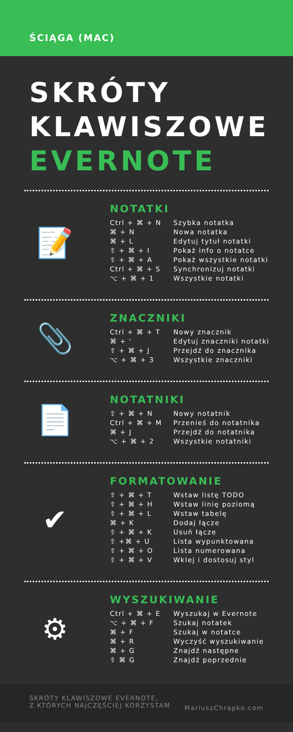ŚCIĄGA (MAC)
SKRÓTY
KLAWISZOWE
EVERNOTE
📝
NOTATKI
| Ctrl + ⌘ + N | Szybka notatka |
| ⌘ + N | Nowa notatka |
| ⌘ + L | Edytuj tytuł notatki |
| ⇧ + ⌘ + I | Pokaż info o notatce |
| ⇧ + ⌘ + A | Pokaż wszystkie notatki |
| Ctrl + ⌘ + S | Synchronizuj notatki |
| ⌥ + ⌘ + 1 | Wszystkie notatki |
📎
ZNACZNIKI
| Ctrl + ⌘ + T | Nowy znacznik |
| ⌘ + ' | Edytuj znaczniki notatki |
| ⇧ + ⌘ + J | Przejdź do znacznika |
| ⌥ + ⌘ + 3 | Wszystkie znaczniki |
📄
NOTATNIKI
| ⇧ + ⌘ + N | Nowy notatnik |
| Ctrl + ⌘ + M | Przenieś do notatnika |
| ⌘ + J | Przejdź do notatnika |
| ⌥ + ⌘ + 2 | Wszystkie notatniki |
✔
FORMATOWANIE
| ⇧ + ⌘ + T | Wstaw listę TODO |
| ⇧ + ⌘ + H | Wstaw linię poziomą |
| ⇧ + ⌘ + L | Wstaw tabelę |
| ⌘ + K | Dodaj łącze |
| ⇧ + ⌘ + K | Usuń łącze |
| ⇧ +⌘ + U | Lista wypunktowana |
| ⇧ + ⌘ + O | Lista numerowana |
| ⇧ + ⌘ + V | Wklej i dostosuj styl |
⚙
WYSZUKIWANIE
| Ctrl + ⌘ + E | Wyszukaj w Evernote |
| ⌥ + ⌘ + F | Szukaj notatek |
| ⌘ + F | Szukaj w notatce |
| ⌘ + R | Wyczyść wyszukiwanie |
| ⌘ + G | Znajdź następne |
| ⇧ ⌘ G | Znajdź poprzednie |
SKRÓTY KLAWISZOWE EVERNOTE,
Z KTÓRYCH NAJCZĘŚCIEJ KORZYSTAM
MariuszChrapko.com